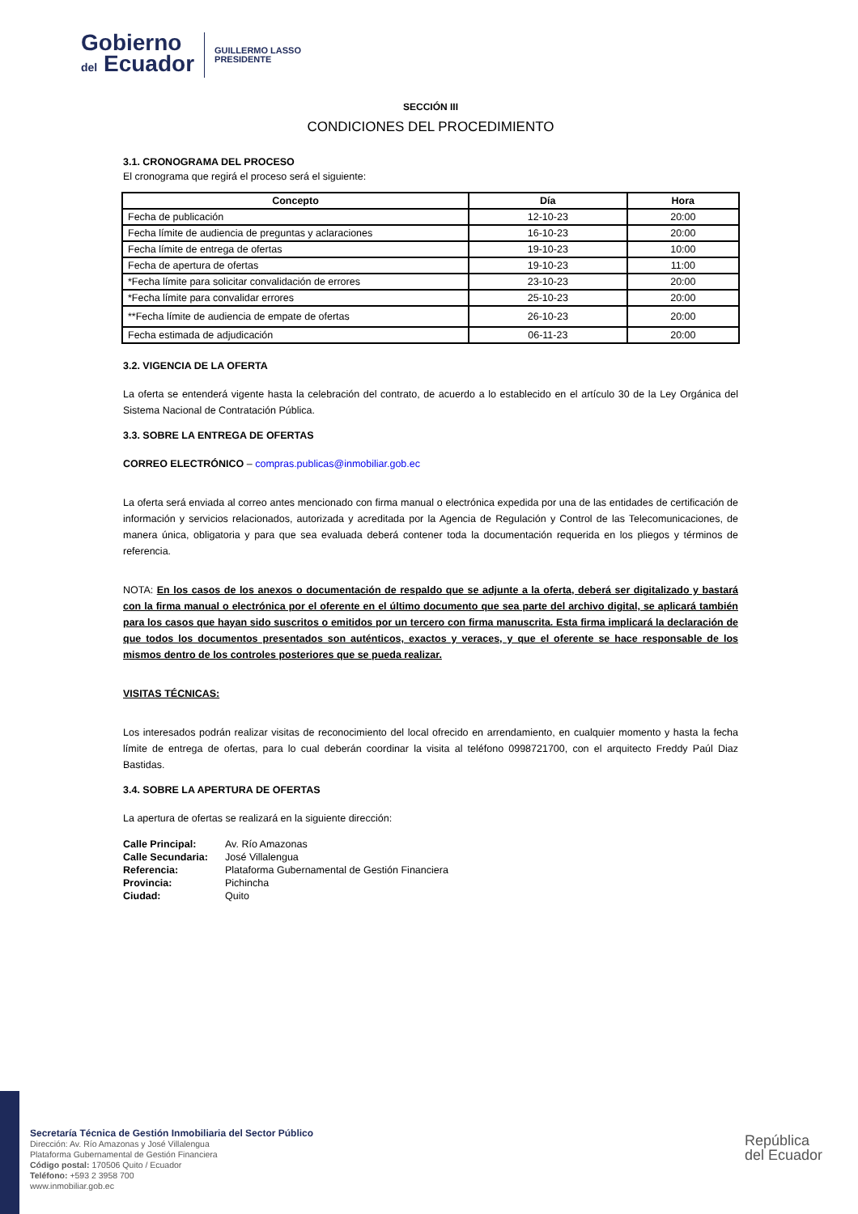Gobierno
del Ecuador
GUILLERMO LASSO
PRESIDENTE
SECCIÓN III
CONDICIONES DEL PROCEDIMIENTO
3.1. CRONOGRAMA DEL PROCESO
El cronograma que regirá el proceso será el siguiente:
| Concepto | Día | Hora |
| --- | --- | --- |
| Fecha de publicación | 12-10-23 | 20:00 |
| Fecha límite de audiencia de preguntas y aclaraciones | 16-10-23 | 20:00 |
| Fecha límite de entrega de ofertas | 19-10-23 | 10:00 |
| Fecha de apertura de ofertas | 19-10-23 | 11:00 |
| *Fecha límite para solicitar convalidación de errores | 23-10-23 | 20:00 |
| *Fecha límite para convalidar errores | 25-10-23 | 20:00 |
| **Fecha límite de audiencia de empate de ofertas | 26-10-23 | 20:00 |
| Fecha estimada de adjudicación | 06-11-23 | 20:00 |
3.2. VIGENCIA DE LA OFERTA
La oferta se entenderá vigente hasta la celebración del contrato, de acuerdo a lo establecido en el artículo 30 de la Ley Orgánica del Sistema Nacional de Contratación Pública.
3.3. SOBRE LA ENTREGA DE OFERTAS
CORREO ELECTRÓNICO – compras.publicas@inmobiliar.gob.ec
La oferta será enviada al correo antes mencionado con firma manual o electrónica expedida por una de las entidades de certificación de información y servicios relacionados, autorizada y acreditada por la Agencia de Regulación y Control de las Telecomunicaciones, de manera única, obligatoria y para que sea evaluada deberá contener toda la documentación requerida en los pliegos y términos de referencia.
NOTA: En los casos de los anexos o documentación de respaldo que se adjunte a la oferta, deberá ser digitalizado y bastará con la firma manual o electrónica por el oferente en el último documento que sea parte del archivo digital, se aplicará también para los casos que hayan sido suscritos o emitidos por un tercero con firma manuscrita. Esta firma implicará la declaración de que todos los documentos presentados son auténticos, exactos y veraces, y que el oferente se hace responsable de los mismos dentro de los controles posteriores que se pueda realizar.
VISITAS TÉCNICAS:
Los interesados podrán realizar visitas de reconocimiento del local ofrecido en arrendamiento, en cualquier momento y hasta la fecha límite de entrega de ofertas, para lo cual deberán coordinar la visita al teléfono 0998721700, con el arquitecto Freddy Paúl Diaz Bastidas.
3.4. SOBRE LA APERTURA DE OFERTAS
La apertura de ofertas se realizará en la siguiente dirección:
| Calle Principal: | Av. Río Amazonas |
| Calle Secundaria: | José Villalengua |
| Referencia: | Plataforma Gubernamental de Gestión Financiera |
| Provincia: | Pichincha |
| Ciudad: | Quito |
Secretaría Técnica de Gestión Inmobiliaria del Sector Público
Dirección: Av. Río Amazonas y José Villalengua
Plataforma Gubernamental de Gestión Financiera
Código postal: 170506 Quito / Ecuador
Teléfono: +593 2 3958 700
www.inmobiliar.gob.ec
República
del Ecuador